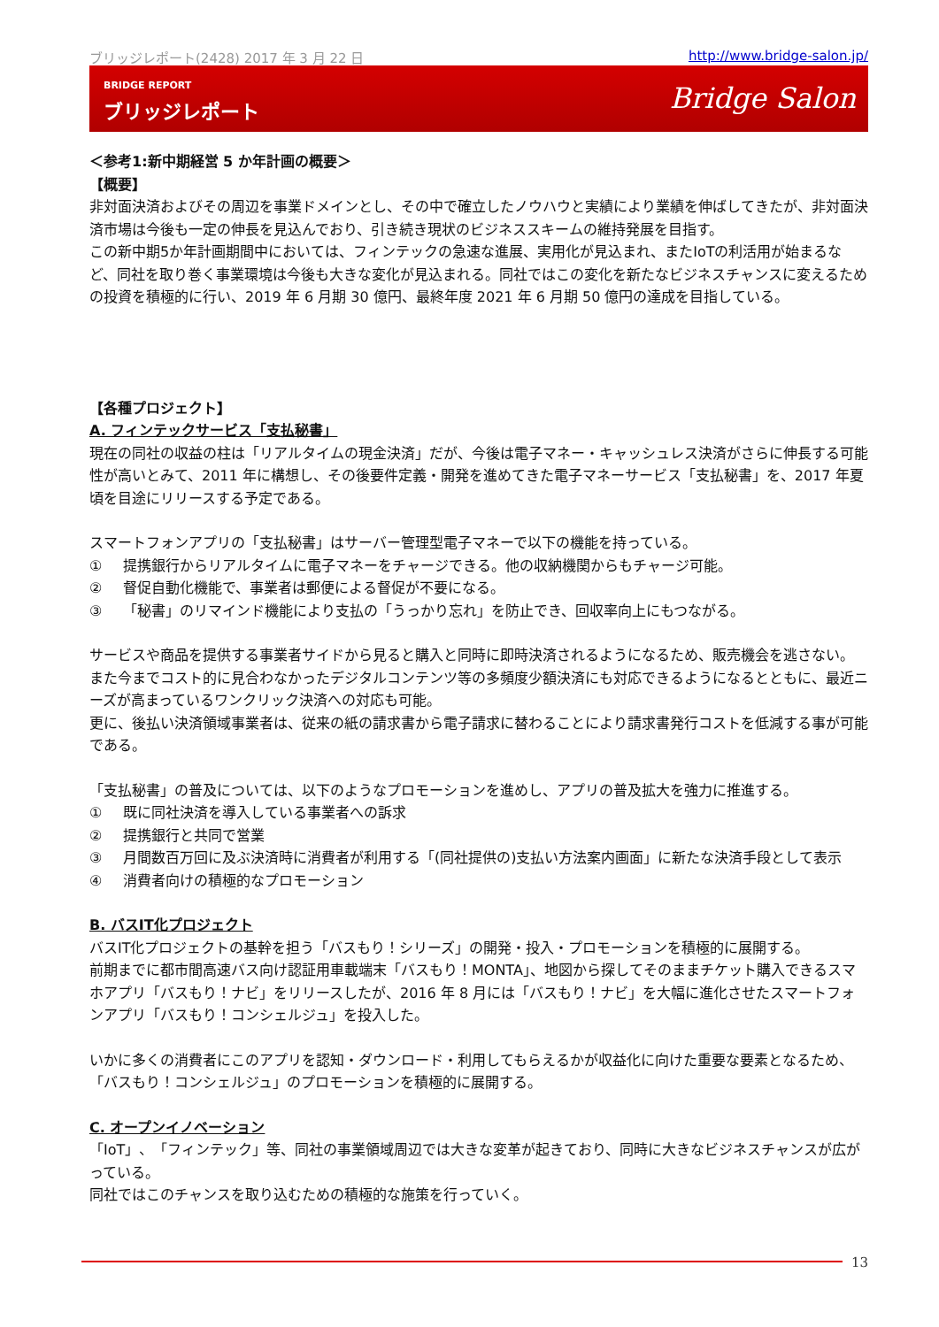ブリッジレポート(2428) 2017 年 3 月 22 日 http://www.bridge-salon.jp/
BRIDGE REPORT
ブリッジレポート Bridge Salon
＜参考1:新中期経営 5 か年計画の概要＞
【概要】
非対面決済およびその周辺を事業ドメインとし、その中で確立したノウハウと実績により業績を伸ばしてきたが、非対面決済市場は今後も一定の伸長を見込んでおり、引き続き現状のビジネススキームの維持発展を目指す。
この新中期5か年計画期間中においては、フィンテックの急速な進展、実用化が見込まれ、またIoTの利活用が始まるなど、同社を取り巻く事業環境は今後も大きな変化が見込まれる。同社ではこの変化を新たなビジネスチャンスに変えるための投資を積極的に行い、2019 年 6 月期 30 億円、最終年度 2021 年 6 月期 50 億円の達成を目指している。
【各種プロジェクト】
A. フィンテックサービス「支払秘書」
現在の同社の収益の柱は「リアルタイムの現金決済」だが、今後は電子マネー・キャッシュレス決済がさらに伸長する可能性が高いとみて、2011 年に構想し、その後要件定義・開発を進めてきた電子マネーサービス「支払秘書」を、2017 年夏頃を目途にリリースする予定である。
スマートフォンアプリの「支払秘書」はサーバー管理型電子マネーで以下の機能を持っている。
① 提携銀行からリアルタイムに電子マネーをチャージできる。他の収納機関からもチャージ可能。
② 督促自動化機能で、事業者は郵便による督促が不要になる。
③ 「秘書」のリマインド機能により支払の「うっかり忘れ」を防止でき、回収率向上にもつながる。
サービスや商品を提供する事業者サイドから見ると購入と同時に即時決済されるようになるため、販売機会を逃さない。
また今までコスト的に見合わなかったデジタルコンテンツ等の多頻度少額決済にも対応できるようになるとともに、最近ニーズが高まっているワンクリック決済への対応も可能。
更に、後払い決済領域事業者は、従来の紙の請求書から電子請求に替わることにより請求書発行コストを低減する事が可能である。
「支払秘書」の普及については、以下のようなプロモーションを進めし、アプリの普及拡大を強力に推進する。
① 既に同社決済を導入している事業者への訴求
② 提携銀行と共同で営業
③ 月間数百万回に及ぶ決済時に消費者が利用する「(同社提供の)支払い方法案内画面」に新たな決済手段として表示
④ 消費者向けの積極的なプロモーション
B. バスIT化プロジェクト
バスIT化プロジェクトの基幹を担う「バスもり！シリーズ」の開発・投入・プロモーションを積極的に展開する。
前期までに都市間高速バス向け認証用車載端末「バスもり！MONTA」、地図から探してそのままチケット購入できるスマホアプリ「バスもり！ナビ」をリリースしたが、2016 年 8 月には「バスもり！ナビ」を大幅に進化させたスマートフォンアプリ「バスもり！コンシェルジュ」を投入した。
いかに多くの消費者にこのアプリを認知・ダウンロード・利用してもらえるかが収益化に向けた重要な要素となるため、「バスもり！コンシェルジュ」のプロモーションを積極的に展開する。
C. オープンイノベーション
「IoT」、「フィンテック」等、同社の事業領域周辺では大きな変革が起きており、同時に大きなビジネスチャンスが広がっている。
同社ではこのチャンスを取り込むための積極的な施策を行っていく。
13